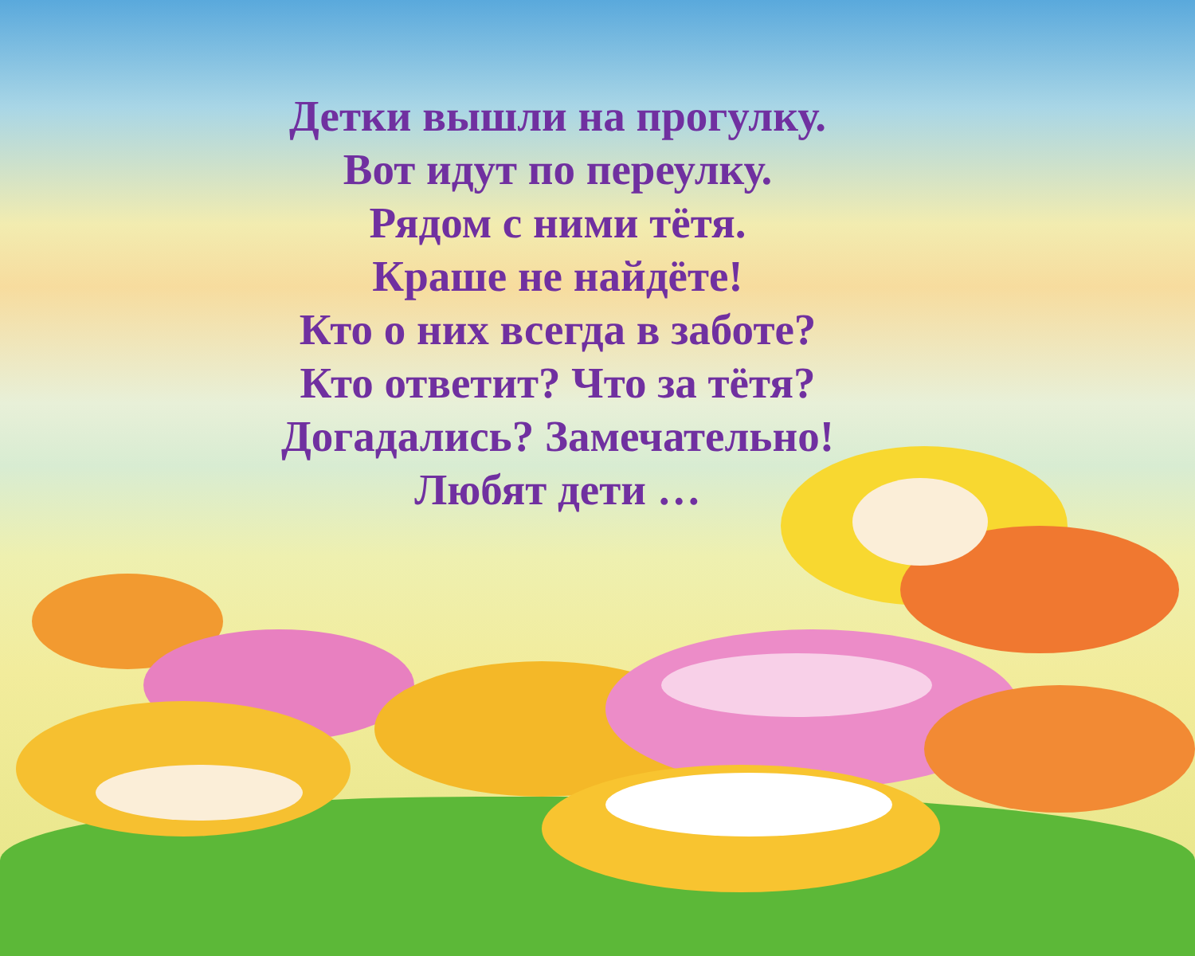Детки вышли на прогулку.
Вот идут по переулку.
Рядом с ними тётя.
Краше не найдёте!
Кто о них всегда в заботе?
Кто ответит? Что за тётя?
Догадались? Замечательно!
Любят дети …